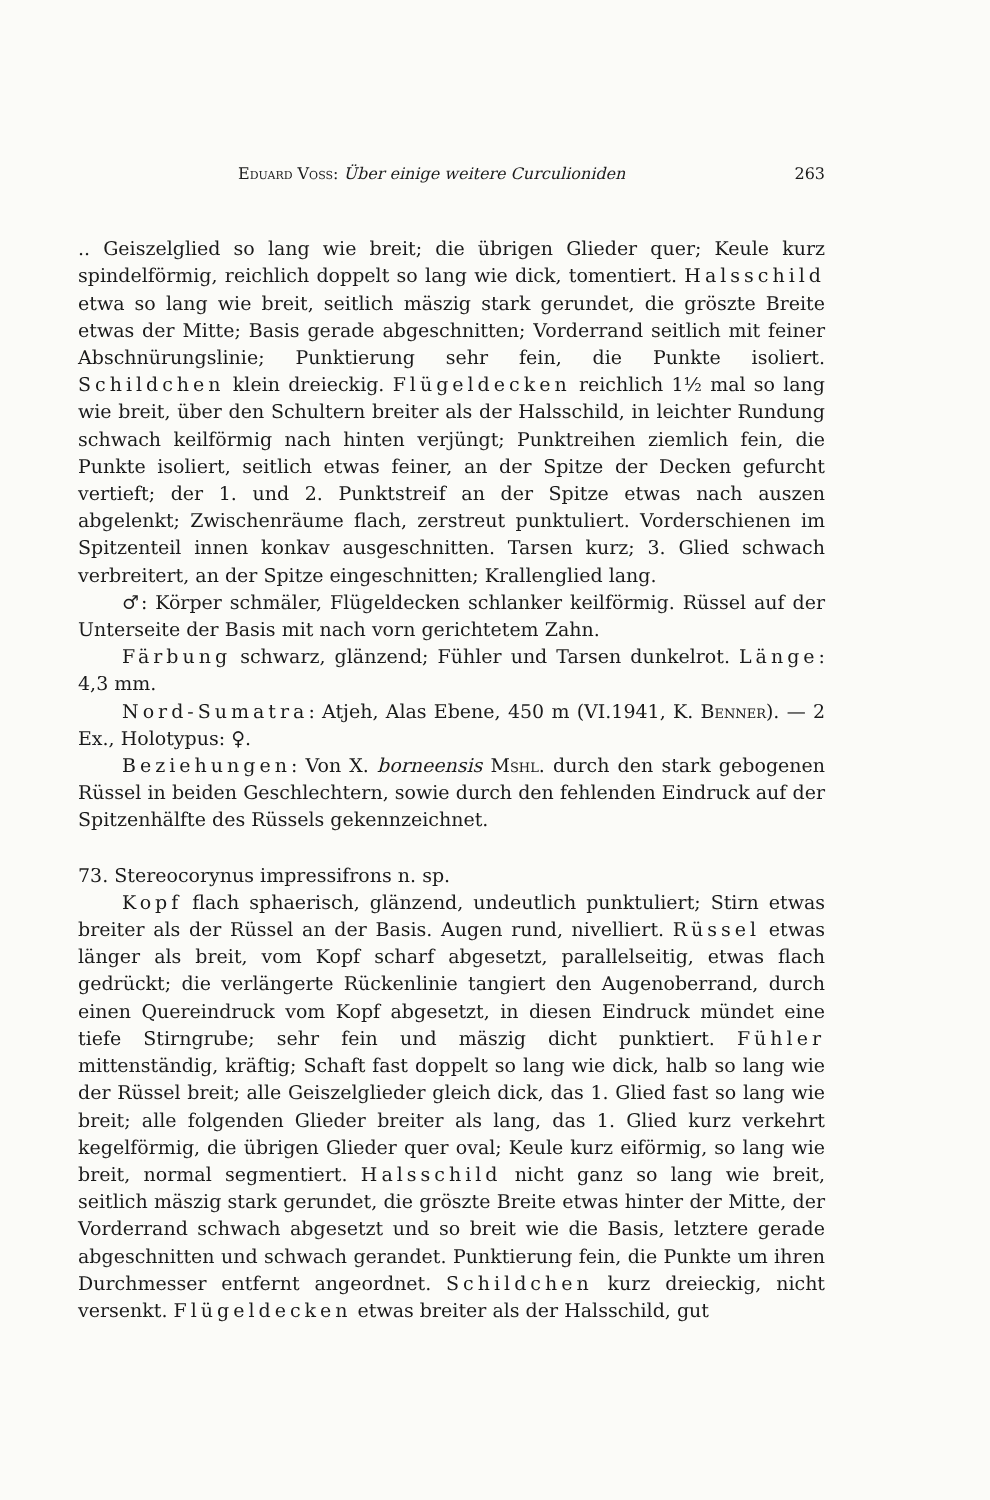Eduard Voss: Über einige weitere Curculioniden 263
.. Geiszelglied so lang wie breit; die übrigen Glieder quer; Keule kurz spindelförmig, reichlich doppelt so lang wie dick, tomentiert. Halsschild etwa so lang wie breit, seitlich mäszig stark gerundet, die gröszte Breite etwas der Mitte; Basis gerade abgeschnitten; Vorderrand seitlich mit feiner Abschnürungslinie; Punktierung sehr fein, die Punkte isoliert. Schildchen klein dreieckig. Flügeldecken reichlich 1½ mal so lang wie breit, über den Schultern breiter als der Halsschild, in leichter Rundung schwach keilförmig nach hinten verjüngt; Punktreihen ziemlich fein, die Punkte isoliert, seitlich etwas feiner, an der Spitze der Decken gefurcht vertieft; der 1. und 2. Punktstreif an der Spitze etwas nach auszen abgelenkt; Zwischenräume flach, zerstreut punktuliert. Vorderschienen im Spitzenteil innen konkav ausgeschnitten. Tarsen kurz; 3. Glied schwach verbreitert, an der Spitze eingeschnitten; Krallenglied lang.
♂: Körper schmäler, Flügeldecken schlanker keilförmig. Rüssel auf der Unterseite der Basis mit nach vorn gerichtetem Zahn.
Färbung schwarz, glänzend; Fühler und Tarsen dunkelrot. Länge: 4,3 mm.
Nord-Sumatra: Atjeh, Alas Ebene, 450 m (VI.1941, K. Benner). — 2 Ex., Holotypus: ♀.
Beziehungen: Von X. borneensis Mshl. durch den stark gebogenen Rüssel in beiden Geschlechtern, sowie durch den fehlenden Eindruck auf der Spitzenhälfte des Rüssels gekennzeichnet.
73. Stereocorynus impressifrons n. sp.
Kopf flach sphaerisch, glänzend, undeutlich punktuliert; Stirn etwas breiter als der Rüssel an der Basis. Augen rund, nivelliert. Rüssel etwas länger als breit, vom Kopf scharf abgesetzt, parallelseitig, etwas flach gedrückt; die verlängerte Rückenlinie tangiert den Augenoberrand, durch einen Quereindruck vom Kopf abgesetzt, in diesen Eindruck mündet eine tiefe Stirngrube; sehr fein und mäszig dicht punktiert. Fühler mittenständig, kräftig; Schaft fast doppelt so lang wie dick, halb so lang wie der Rüssel breit; alle Geiszelglieder gleich dick, das 1. Glied fast so lang wie breit; alle folgenden Glieder breiter als lang, das 1. Glied kurz verkehrt kegelförmig, die übrigen Glieder quer oval; Keule kurz eiförmig, so lang wie breit, normal segmentiert. Halsschild nicht ganz so lang wie breit, seitlich mäszig stark gerundet, die gröszte Breite etwas hinter der Mitte, der Vorderrand schwach abgesetzt und so breit wie die Basis, letztere gerade abgeschnitten und schwach gerandet. Punktierung fein, die Punkte um ihren Durchmesser entfernt angeordnet. Schildchen kurz dreieckig, nicht versenkt. Flügeldecken etwas breiter als der Halsschild, gut